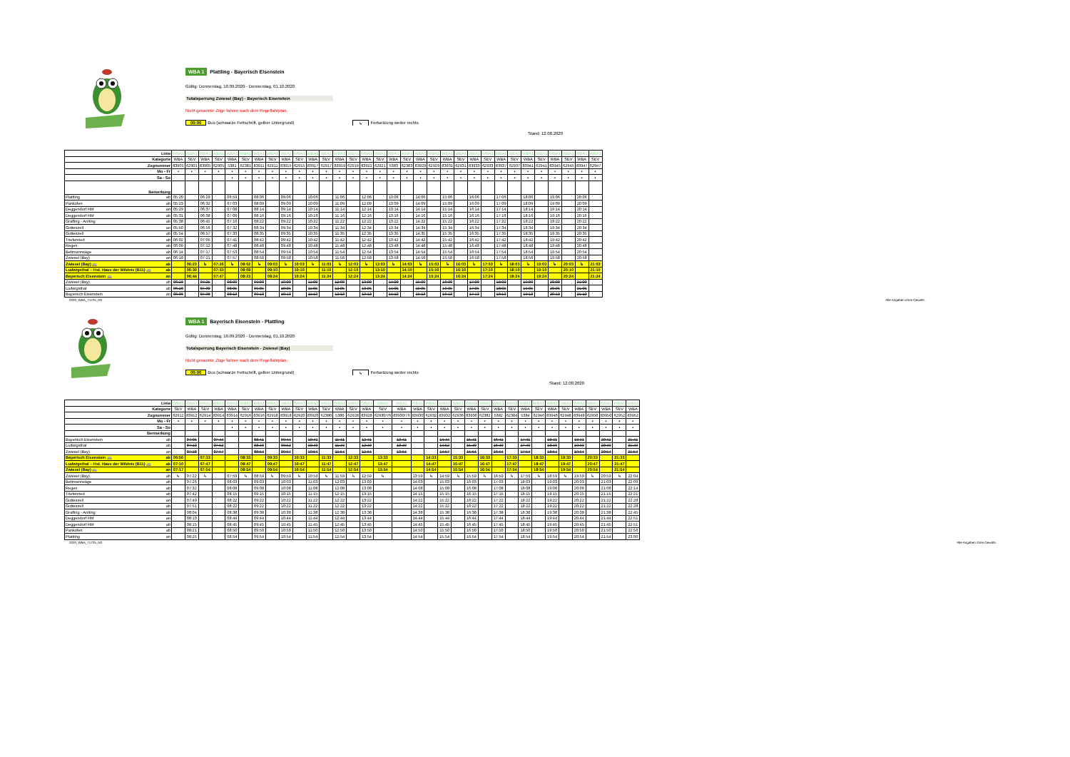WBA 1 Plattling - Bayerisch Eisenstein
Gültig: Donnerstag, 10.09.2020 - Donnerstag, 01.10.2020
Totalsperrung Zwiesel (Bay) - Bayerisch Eisenstein
Nicht genannte Züge fahren nach dem Regelfahrplan.
00:00 Bus (schwarze Fettschrift, gelber Untergrund) ↳ Fortsetzung weiter rechts
Stand: 12.08.2020
| Linie | | WBA1 | WBA1 | WBA1 | WBA1 | WBA1 | WBA1 | WBA1 | WBA1 | WBA1 | WBA1 | WBA1 | WBA1 | WBA1 | WBA1 | WBA1 | WBA1 | WBA1 | WBA1 | WBA1 | WBA1 | WBA1 | WBA1 | WBA1 | WBA1 | WBA1 | WBA1 | WBA1 | WBA1 | WBA1 | WBA1 | WBA1 | WBA1 |
| Kategorie | | WBA | SEV | WBA | SEV | WBA | SEV | WBA | SEV | WBA | SEV | WBA | SEV | WBA | SEV | WBA | SEV | WBA | SEV | WBA | SEV | WBA | SEV | WBA | SEV | WBA | SEV | WBA | SEV | WBA | SEV | WBA | SEV |
| Zugnummer | | 83901 | 62901 | 83905 | 62905 | 5381 | 62381 | 83911 | 62911 | 83915 | 62915 | 83917 | 62917 | 83919 | 62919 | 83921 | 62921 | 5383 | 62383 | 83929 | 62929 | 83931 | 62931 | 83933 | 62933 | 83937 | 62937 | 83941 | 62941 | 83945 | 62945 | 83947 | 62947 |
| Mo - Fr | | • | • | • | • | • | • | • | • | • | • | • | • | • | • | • | • | • | • | • | • | • | • | • | • | • | • | • | • | • | • | • | • |
| Sa - So | | | | | | • | • | • | • | • | • | • | • | • | • | • | • | • | • | • | • | • | • | • | • | • | • | • | • | • | • | • | • |
| Bemerkung | | | | | | | | | | | | | | | | | | | | | | | | | | | | | | | | | |
| Plattling | ab | 05:20 | | 06:29 | | 06:59 | | 08:06 | | 09:06 | | 10:06 | | 11:06 | | 12:06 | | 13:06 | | 14:06 | | 15:06 | | 16:06 | | 17:06 | | 18:06 | | 19:06 | | 20:06 | |
| Pankofen | ab | 05:23 | | 06:32 | | 07:03 | | 08:09 | | 09:09 | | 10:09 | | 11:09 | | 12:09 | | 13:09 | | 14:09 | | 15:09 | | 16:09 | | 17:09 | | 18:09 | | 19:09 | | 20:09 | |
| Deggendorf Hbf | an | 05:29 | | 06:37 | | 07:08 | | 08:14 | | 09:14 | | 10:14 | | 11:14 | | 12:14 | | 13:14 | | 14:14 | | 15:14 | | 16:14 | | 17:14 | | 18:14 | | 19:14 | | 20:14 | |
| Deggendorf Hbf | ab | 05:31 | | 06:38 | | 07:09 | | 08:16 | | 09:16 | | 10:16 | | 11:16 | | 12:16 | | 13:16 | | 14:16 | | 15:16 | | 16:16 | | 17:16 | | 18:16 | | 19:16 | | 20:16 | |
| Grafling - Arzting | ab | 05:38 | | 06:45 | | 07:16 | | 08:22 | | 09:22 | | 10:22 | | 11:22 | | 12:22 | | 13:22 | | 14:22 | | 15:22 | | 16:22 | | 17:22 | | 18:22 | | 19:22 | | 20:22 | |
| Gotteszell | an | 05:50 | | 06:56 | | 07:32 | | 08:34 | | 09:34 | | 10:34 | | 11:34 | | 12:34 | | 13:34 | | 14:34 | | 15:34 | | 16:34 | | 17:34 | | 18:34 | | 19:34 | | 20:34 | |
| Gotteszell | ab | 05:54 | | 06:57 | | 07:33 | | 08:35 | | 09:35 | | 10:35 | | 11:35 | | 12:35 | | 13:35 | | 14:35 | | 15:35 | | 16:35 | | 17:35 | | 18:35 | | 19:35 | | 20:35 | |
| Triefenried | ab | 06:02 | | 07:05 | | 07:41 | | 08:42 | | 09:42 | | 10:42 | | 11:42 | | 12:42 | | 13:42 | | 14:42 | | 15:42 | | 16:42 | | 17:42 | | 18:42 | | 19:42 | | 20:42 | |
| Regen | ab | 06:09 | | 07:12 | | 07:48 | | 08:48 | | 09:48 | | 10:48 | | 11:48 | | 12:48 | | 13:48 | | 14:48 | | 15:48 | | 16:48 | | 17:48 | | 18:48 | | 19:48 | | 20:48 | |
| Bettmannsäge | ab | 06:14 | | 07:17 | | 07:53 | | 08:54 | | 09:54 | | 10:54 | | 11:54 | | 12:54 | | 13:54 | | 14:54 | | 15:54 | | 16:54 | | 17:54 | | 18:54 | | 19:54 | | 20:54 | |
| Zwiesel (Bay) | an | 06:18 | | 07:21 | | 07:57 | | 08:58 | | 09:58 | | 10:58 | | 11:58 | | 12:58 | | 13:58 | | 14:58 | | 15:58 | | 16:58 | | 17:58 | | 18:58 | | 19:58 | | 20:58 | |
| Zwiesel (Bay) 🚌 | ab | | 06:23 | ↳ | 07:26 | ↳ | 08:02 | ↳ | 09:03 | ↳ | 10:03 | ↳ | 11:03 | ↳ | 12:03 | ↳ | 13:03 | ↳ | 14:03 | ↳ | 15:03 | ↳ | 16:03 | ↳ | 17:03 | ↳ | 18:03 | ↳ | 19:03 | ↳ | 20:03 | ↳ | 21:03 |
| Ludwigsthal – Hst. Haus der Wildnis (B11) 🚌 | ab | | 06:30 | | 07:33 | | 08:09 | | 09:10 | | 10:10 | | 11:10 | | 12:10 | | 13:10 | | 14:10 | | 15:10 | | 16:10 | | 17:10 | | 18:10 | | 19:10 | | 20:10 | | 21:10 |
| Bayerisch Eisenstein 🚌 | an | | 06:44 | | 07:47 | | 08:23 | | 09:24 | | 10:24 | | 11:24 | | 12:24 | | 13:24 | | 14:24 | | 15:24 | | 16:24 | | 17:24 | | 18:24 | | 19:24 | | 20:24 | | 21:24 |
| Zwiesel (Bay) | ab | 06:23 | | 07:25 | | 08:00 | | 09:00 | | 10:00 | | 11:00 | | 12:00 | | 13:00 | | 14:00 | | 15:00 | | 16:00 | | 17:00 | | 18:00 | | 19:00 | | 20:00 | | 21:00 | |
| Ludwigsthal | ab | 06:28 | | 07:30 | | 08:05 | | 09:05 | | 10:05 | | 11:05 | | 12:05 | | 13:05 | | 14:05 | | 15:05 | | 16:05 | | 17:05 | | 18:05 | | 19:05 | | 20:05 | | 21:05 | |
| Bayerisch Eisenstein | an | 06:36 | | 07:38 | | 08:13 | | 09:13 | | 10:13 | | 11:13 | | 12:13 | | 13:13 | | 14:13 | | 15:13 | | 16:13 | | 17:13 | | 18:13 | | 19:13 | | 20:13 | | 21:13 | |
2020_WBA_71725_N0 Alle Angaben ohne Gewähr.
WBA 1 Bayerisch Eisenstein - Plattling
Gültig: Donnerstag, 10.09.2020 - Donnerstag, 01.10.2020
Totalsperrung Bayerisch Eisenstein - Zwiesel (Bay)
Nicht genannte Züge fahren nach dem Regelfahrplan.
00:00 Bus (schwarze Fettschrift, gelber Untergrund) ↳ Fortsetzung weiter rechts
Stand: 12.08.2020
| Linie | | WBA1 | WBA1 | WBA1 | WBA1 | WBA1 | WBA1 | WBA1 | WBA1 | WBA1 | WBA1 | WBA1 | WBA1 | WBA1 | WBA1 | WBA1 | WBA1 | WBA1 | WBA1 | WBA1 | WBA1 | WBA1 | WBA1 | WBA1 | WBA1 | WBA1 | WBA1 | WBA1 | WBA1 | WBA1 | WBA1 | WBA1 | WBA1 | WBA1 | WBA1 |
| Kategorie | | SEV | WBA | SEV | WBA | WBA | SEV | WBA | SEV | WBA | SEV | WBA | SEV | WBA | SEV | WBA | SEV | WBA | WBA | SEV | WBA | SEV | WBA | SEV | WBA | SEV | WBA | SEV | WBA | SEV | WBA | SEV | WBA | SEV | WBA |
| Zugnummer | | 62912 | 83912 | 62914 | 83914 | 83914 | 62916 | 83916 | 62918 | 83918 | 62920 | 83920 | 62380 | 5380 | 62928 | 83928 | 62930/76 | 83930/76 | 83930 | 62932 | 83932 | 62936 | 83936 | 62382 | 5382 | 62384 | 5384 | 62946 | 83946 | 62948 | 83948 | 62950 | 83950 | 62952 | 83952 |
| Mo - Fr | | • | • | • | • | • | • | • | • | • | • | • | • | • | • | • | • | • | • | • | • | • | • | • | • | • | • | • | • | • | • | • | • | • | • |
| Sa - So | | | | | | • | • | • | • | • | • | • | • | • | • | • | • | • | • | • | • | • | • | • | • | • | • | • | • | • | • | • | • | • | • |
| Bermerkung | | | | | | | | | | | | | | | | | | | | | | | | | | | | | | | | | | | |
| Bayerisch Eisenstein | ab | | 07:05 | | 07:44 | | | 08:41 | | 09:44 | | 10:41 | | 11:41 | | 12:41 | | 13:41 | | | 14:44 | | 15:41 | | 16:41 | | 17:41 | | 18:41 | | 19:41 | | 20:41 | | 21:41 |
| Ludwigsthal | ab | | 07:13 | | 07:52 | | | 08:49 | | 09:52 | | 10:49 | | 11:49 | | 12:49 | | 13:49 | | | 14:52 | | 15:49 | | 16:49 | | 17:49 | | 18:49 | | 19:49 | | 20:49 | | 21:49 |
| Zwiesel (Bay) | an | | 07:18 | | 07:57 | | | 08:54 | | 09:57 | | 10:54 | | 11:54 | | 12:54 | | 13:54 | | | 14:57 | | 15:54 | | 16:54 | | 17:54 | | 18:54 | | 19:54 | | 20:54 | | 21:54 |
| Bayerisch Eisenstein 🚌 | ab | 06:56 | | 07:33 | | | 08:33 | | 09:33 | | 10:33 | | 11:33 | | 12:33 | | 13:33 | | | 14:33 | | 15:33 | | 16:33 | | 17:33 | | 18:33 | | 19:33 | | 20:33 | | 21:33 | |
| Ludwigsthal – Hst. Haus der Wildnis (B11) 🚌 | ab | 07:10 | | 07:47 | | | 08:47 | | 09:47 | | 10:47 | | 11:47 | | 12:47 | | 13:47 | | | 14:47 | | 15:47 | | 16:47 | | 17:47 | | 18:47 | | 19:47 | | 20:47 | | 21:47 | |
| Zwiesel (Bay) 🚌 | an | 07:17 | | 07:54 | | | 08:54 | | 09:54 | | 10:54 | | 11:54 | | 12:54 | | 13:54 | | | 14:54 | | 15:54 | | 16:54 | | 17:54 | | 18:54 | | 19:54 | | 20:54 | | 21:54 | |
| Zwiesel (Bay) | ab | ↳ | 07:22 | ↳ | | 07:59 | ↳ | 08:59 | ↳ | 09:59 | ↳ | 10:59 | ↳ | 11:59 | ↳ | 12:59 | ↳ | | 13:59 | ↳ | 14:59 | ↳ | 15:59 | ↳ | 16:59 | ↳ | 17:59 | ↳ | 18:59 | ↳ | 19:59 | ↳ | 20:59 | ↳ | 22:04 |
| Bettmannsäge | ab | | 07:26 | | | 08:03 | | 09:03 | | 10:03 | | 11:03 | | 12:03 | | 13:03 | | | 14:03 | | 15:03 | | 16:03 | | 17:03 | | 18:03 | | 19:03 | | 20:03 | | 21:03 | | 22:09 |
| Regen | ab | | 07:32 | | | 08:08 | | 09:08 | | 10:08 | | 11:08 | | 12:08 | | 13:08 | | | 14:08 | | 15:08 | | 16:08 | | 17:08 | | 18:08 | | 19:08 | | 20:08 | | 21:08 | | 22:14 |
| Triefenried | ab | | 07:42 | | | 08:15 | | 09:15 | | 10:15 | | 11:15 | | 12:15 | | 13:15 | | | 14:15 | | 15:15 | | 16:15 | | 17:15 | | 18:15 | | 19:15 | | 20:15 | | 21:15 | | 22:21 |
| Gotteszell | an | | 07:49 | | | 08:22 | | 09:22 | | 10:22 | | 11:22 | | 12:22 | | 13:22 | | | 14:22 | | 15:22 | | 16:22 | | 17:22 | | 18:22 | | 19:22 | | 20:22 | | 21:22 | | 22:28 |
| Gotteszell | ab | | 07:51 | | | 08:22 | | 09:22 | | 10:22 | | 11:22 | | 12:22 | | 13:22 | | | 14:22 | | 15:22 | | 16:22 | | 17:22 | | 18:22 | | 19:22 | | 20:22 | | 21:22 | | 22:28 |
| Grafling - Arzting | ab | | 08:04 | | | 08:38 | | 09:38 | | 10:38 | | 11:38 | | 12:38 | | 13:38 | | | 14:38 | | 15:38 | | 16:38 | | 17:38 | | 18:38 | | 19:38 | | 20:38 | | 21:38 | | 22:45 |
| Deggendorf Hbf | an | | 08:10 | | | 08:44 | | 09:44 | | 10:44 | | 11:44 | | 12:44 | | 13:44 | | | 14:44 | | 15:44 | | 16:44 | | 17:44 | | 18:44 | | 19:44 | | 20:44 | | 21:44 | | 22:51 |
| Deggendorf Hbf | ab | | 08:15 | | | 08:45 | | 09:45 | | 10:45 | | 11:45 | | 12:45 | | 13:45 | | | 14:45 | | 15:45 | | 16:45 | | 17:45 | | 18:45 | | 19:45 | | 20:45 | | 21:45 | | 22:51 |
| Pankofen | ab | | 08:21 | | | 08:50 | | 09:50 | | 10:50 | | 11:50 | | 12:50 | | 13:50 | | | 14:50 | | 15:50 | | 16:50 | | 17:50 | | 18:50 | | 19:50 | | 20:50 | | 21:50 | | 22:56 |
| Plattling | an | | 08:25 | | | 08:54 | | 09:54 | | 10:54 | | 11:54 | | 12:54 | | 13:54 | | | 14:54 | | 15:54 | | 16:54 | | 17:54 | | 18:54 | | 19:54 | | 20:54 | | 21:54 | | 23:00 |
2020_WBA_71725_N0 Alle Angaben ohne Gewähr.